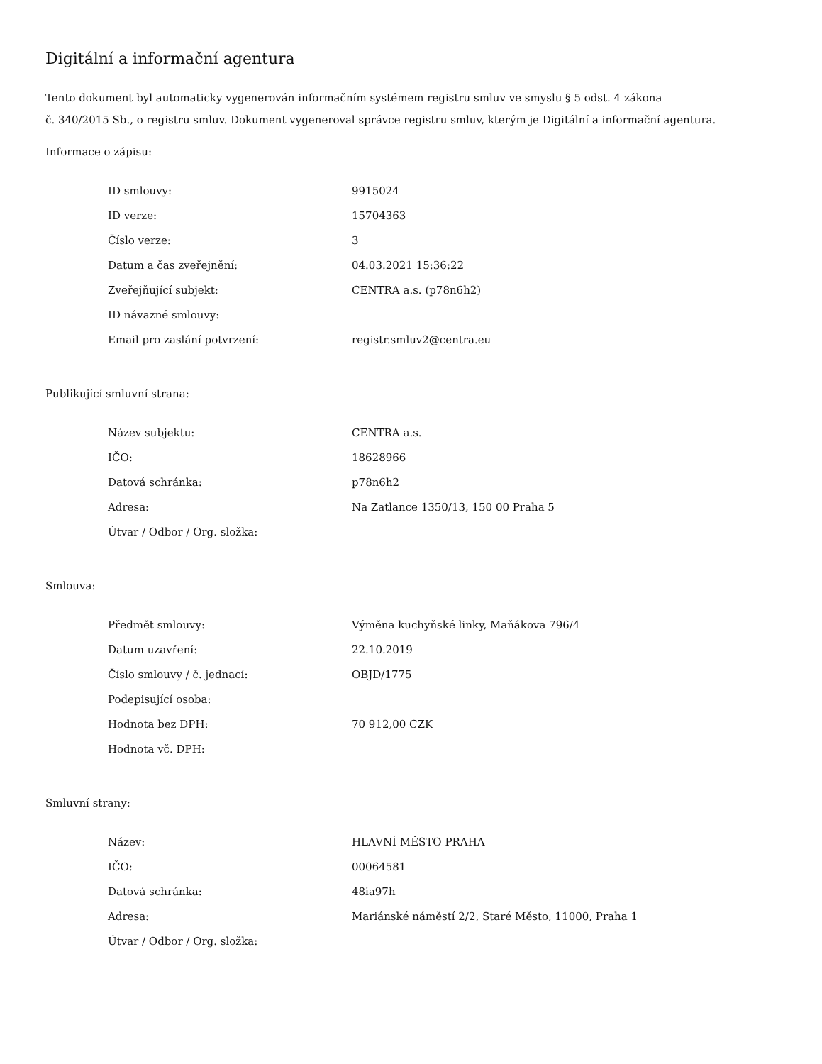Digitální a informační agentura
Tento dokument byl automaticky vygenerován informačním systémem registru smluv ve smyslu § 5 odst. 4 zákona
č. 340/2015 Sb., o registru smluv. Dokument vygeneroval správce registru smluv, kterým je Digitální a informační agentura.
Informace o zápisu:
| ID smlouvy: | 9915024 |
| ID verze: | 15704363 |
| Číslo verze: | 3 |
| Datum a čas zveřejnění: | 04.03.2021 15:36:22 |
| Zveřejňující subjekt: | CENTRA a.s. (p78n6h2) |
| ID návazné smlouvy: | |
| Email pro zaslání potvrzení: | registr.smluv2@centra.eu |
Publikující smluvní strana:
| Název subjektu: | CENTRA a.s. |
| IČO: | 18628966 |
| Datová schránka: | p78n6h2 |
| Adresa: | Na Zatlance 1350/13, 150 00 Praha 5 |
| Útvar / Odbor / Org. složka: | |
Smlouva:
| Předmět smlouvy: | Výměna kuchyňské linky, Maňákova 796/4 |
| Datum uzavření: | 22.10.2019 |
| Číslo smlouvy / č. jednací: | OBJD/1775 |
| Podepisující osoba: | |
| Hodnota bez DPH: | 70 912,00 CZK |
| Hodnota vč. DPH: | |
Smluvní strany:
| Název: | HLAVNÍ MĚSTO PRAHA |
| IČO: | 00064581 |
| Datová schránka: | 48ia97h |
| Adresa: | Mariánské náměstí 2/2, Staré Město, 11000, Praha 1 |
| Útvar / Odbor / Org. složka: | |